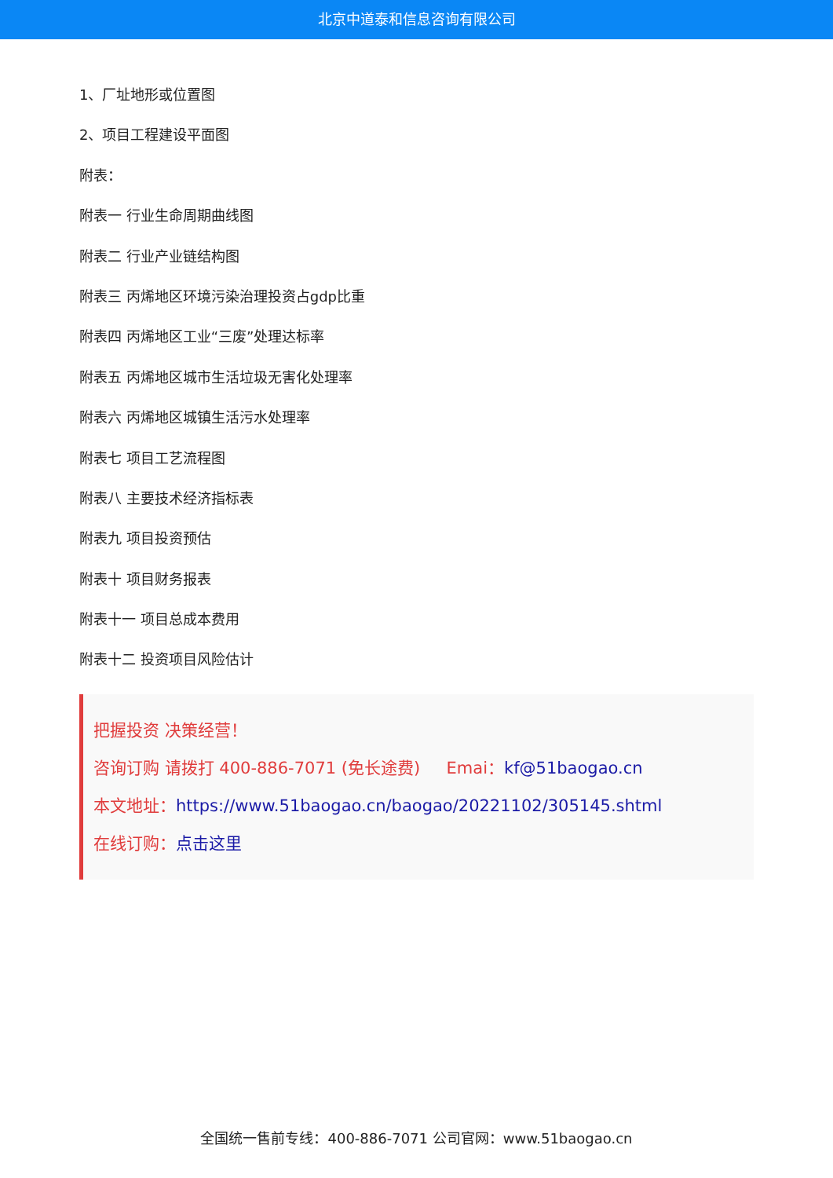北京中道泰和信息咨询有限公司
1、厂址地形或位置图
2、项目工程建设平面图
附表：
附表一 行业生命周期曲线图
附表二 行业产业链结构图
附表三 丙烯地区环境污染治理投资占gdp比重
附表四 丙烯地区工业“三废”处理达标率
附表五 丙烯地区城市生活垃圾无害化处理率
附表六 丙烯地区城镇生活污水处理率
附表七 项目工艺流程图
附表八 主要技术经济指标表
附表九 项目投资预估
附表十 项目财务报表
附表十一 项目总成本费用
附表十二 投资项目风险估计
把握投资 决策经营！
咨询订购 请拨打 400-886-7071 (免长途费) Emai：kf@51baogao.cn
本文地址：https://www.51baogao.cn/baogao/20221102/305145.shtml
在线订购：点击这里
全国统一售前专线：400-886-7071 公司官网：www.51baogao.cn